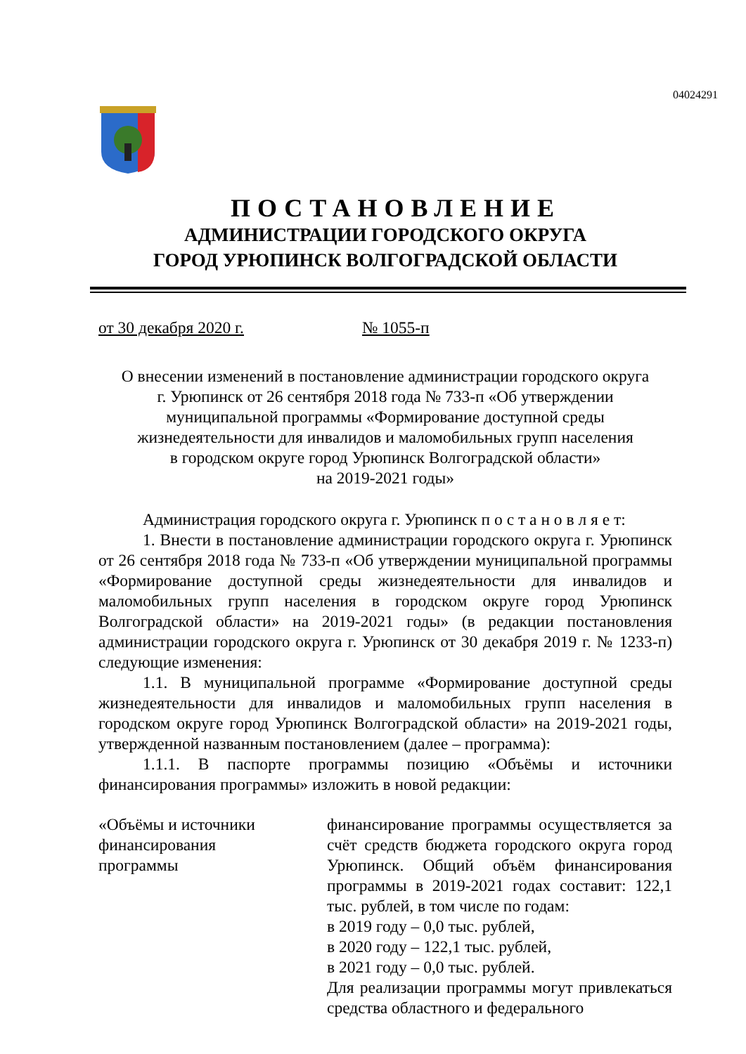04024291
ПОСТАНОВЛЕНИЕ
АДМИНИСТРАЦИИ ГОРОДСКОГО ОКРУГА
ГОРОД УРЮПИНСК ВОЛГОГРАДСКОЙ ОБЛАСТИ
от 30 декабря 2020 г. № 1055-п
О внесении изменений в постановление администрации городского округа
г. Урюпинск от 26 сентября 2018 года № 733-п «Об утверждении
муниципальной программы «Формирование доступной среды
жизнедеятельности для инвалидов и маломобильных групп населения
в городском округе город Урюпинск Волгоградской области»
на 2019-2021 годы»
Администрация городского округа г. Урюпинск п о с т а н о в л я е т:
1. Внести в постановление администрации городского округа г. Урюпинск от 26 сентября 2018 года № 733-п «Об утверждении муниципальной программы «Формирование доступной среды жизнедеятельности для инвалидов и маломобильных групп населения в городском округе город Урюпинск Волгоградской области» на 2019-2021 годы» (в редакции постановления администрации городского округа г. Урюпинск от 30 декабря 2019 г. № 1233-п) следующие изменения:
1.1. В муниципальной программе «Формирование доступной среды жизнедеятельности для инвалидов и маломобильных групп населения в городском округе город Урюпинск Волгоградской области» на 2019-2021 годы, утвержденной названным постановлением (далее – программа):
1.1.1. В паспорте программы позицию «Объёмы и источники финансирования программы» изложить в новой редакции:
«Объёмы и источники
финансирования
программы
финансирование программы осуществляется за счёт средств бюджета городского округа город Урюпинск. Общий объём финансирования программы в 2019-2021 годах составит: 122,1 тыс. рублей, в том числе по годам:
в 2019 году – 0,0 тыс. рублей,
в 2020 году – 122,1 тыс. рублей,
в 2021 году – 0,0 тыс. рублей.
Для реализации программы могут привлекаться средства областного и федерального